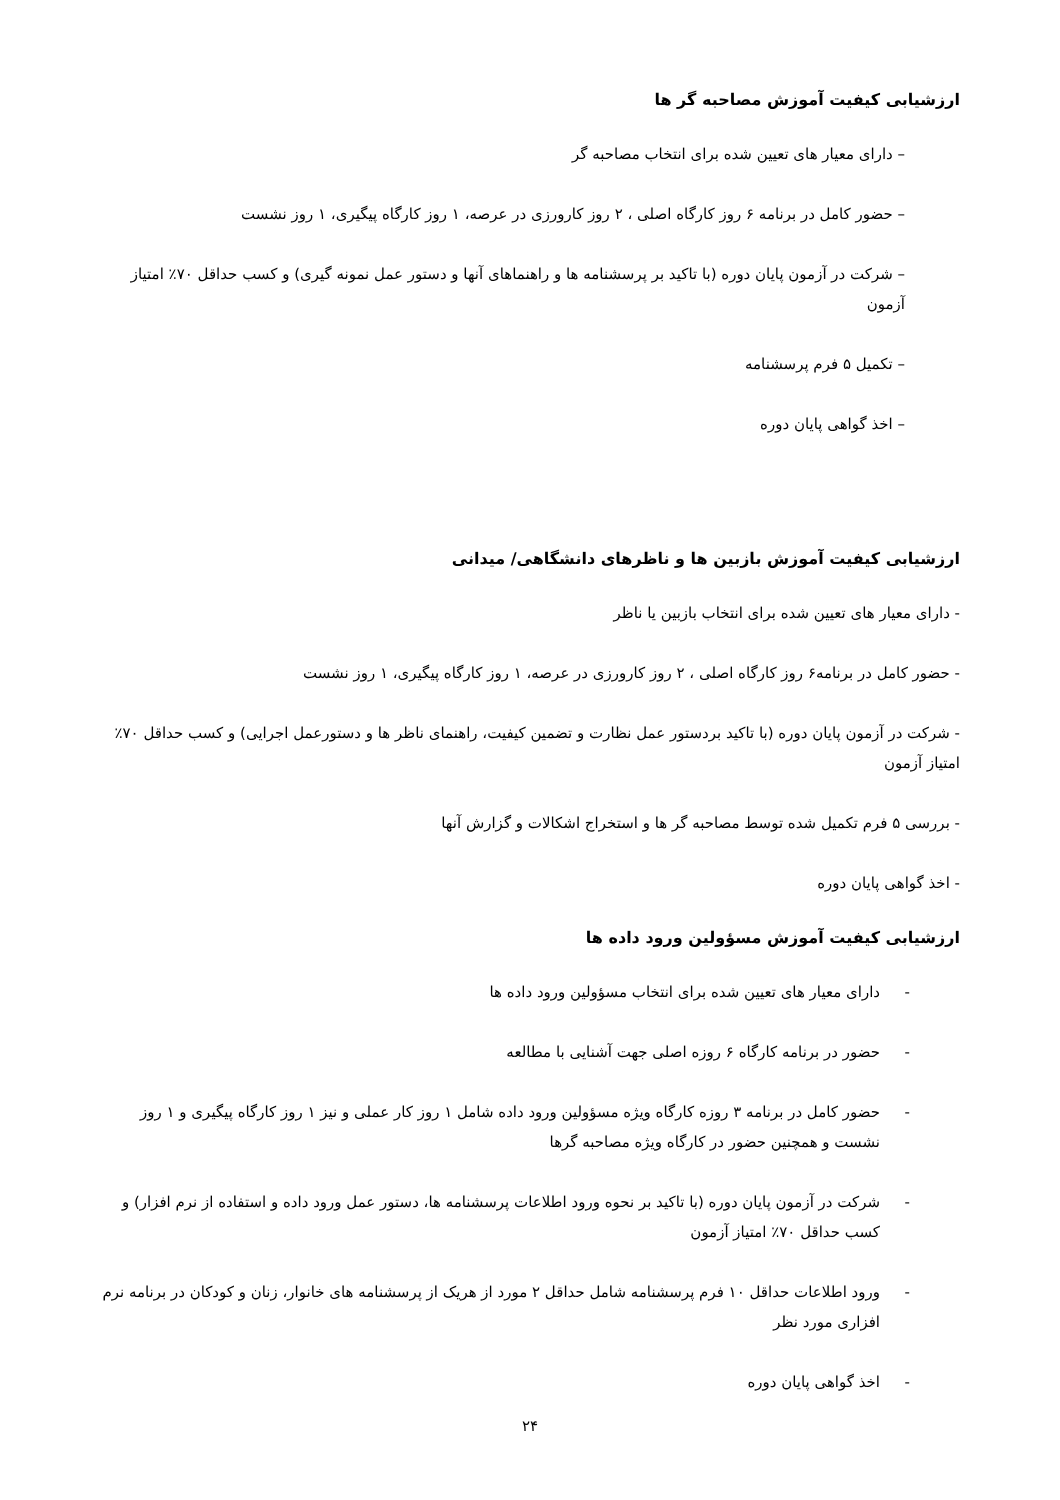ارزشیابی کیفیت آموزش مصاحبه گر ها
– دارای معیار های تعیین شده برای انتخاب مصاحبه گر
– حضور کامل در برنامه ۶ روز کارگاه اصلی ، ۲ روز کارورزی در عرصه، ۱ روز کارگاه پیگیری، ۱ روز نشست
– شرکت در آزمون پایان دوره (با تاکید بر پرسشنامه ها و راهنماهای آنها و دستور عمل نمونه گیری) و کسب حداقل ۷۰٪ امتیاز آزمون
– تکمیل ۵ فرم پرسشنامه
– اخذ گواهی پایان دوره
ارزشیابی کیفیت آموزش بازبین ها و ناظرهای دانشگاهی/ میدانی
- دارای معیار های تعیین شده برای انتخاب بازبین یا ناظر
- حضور کامل در برنامه۶ روز کارگاه اصلی ، ۲ روز کارورزی در عرصه، ۱ روز کارگاه پیگیری، ۱ روز نشست
- شرکت در آزمون پایان دوره (با تاکید بردستور عمل نظارت و تضمین کیفیت، راهنمای ناظر ها و دستورعمل اجرایی) و کسب حداقل ۷۰٪ امتیاز آزمون
- بررسی ۵ فرم تکمیل شده توسط مصاحبه گر ها و استخراج اشکالات و گزارش آنها
- اخذ گواهی پایان دوره
ارزشیابی کیفیت آموزش مسؤولین ورود داده ها
- دارای معیار های تعیین شده برای انتخاب مسؤولین ورود داده ها
- حضور در برنامه کارگاه ۶ روزه اصلی جهت آشنایی با مطالعه
- حضور کامل در برنامه ۳ روزه کارگاه ویژه مسؤولین ورود داده شامل ۱ روز کار عملی و نیز ۱ روز کارگاه پیگیری و ۱ روز نشست و همچنین حضور در کارگاه ویژه مصاحبه گرها
- شرکت در آزمون پایان دوره (با تاکید بر نحوه ورود اطلاعات پرسشنامه ها، دستور عمل ورود داده و استفاده از نرم افزار) و کسب حداقل ۷۰٪ امتیاز آزمون
- ورود اطلاعات حداقل ۱۰ فرم پرسشنامه شامل حداقل ۲ مورد از هریک از پرسشنامه های خانوار، زنان و کودکان در برنامه نرم افزاری مورد نظر
- اخذ گواهی پایان دوره
۲۴